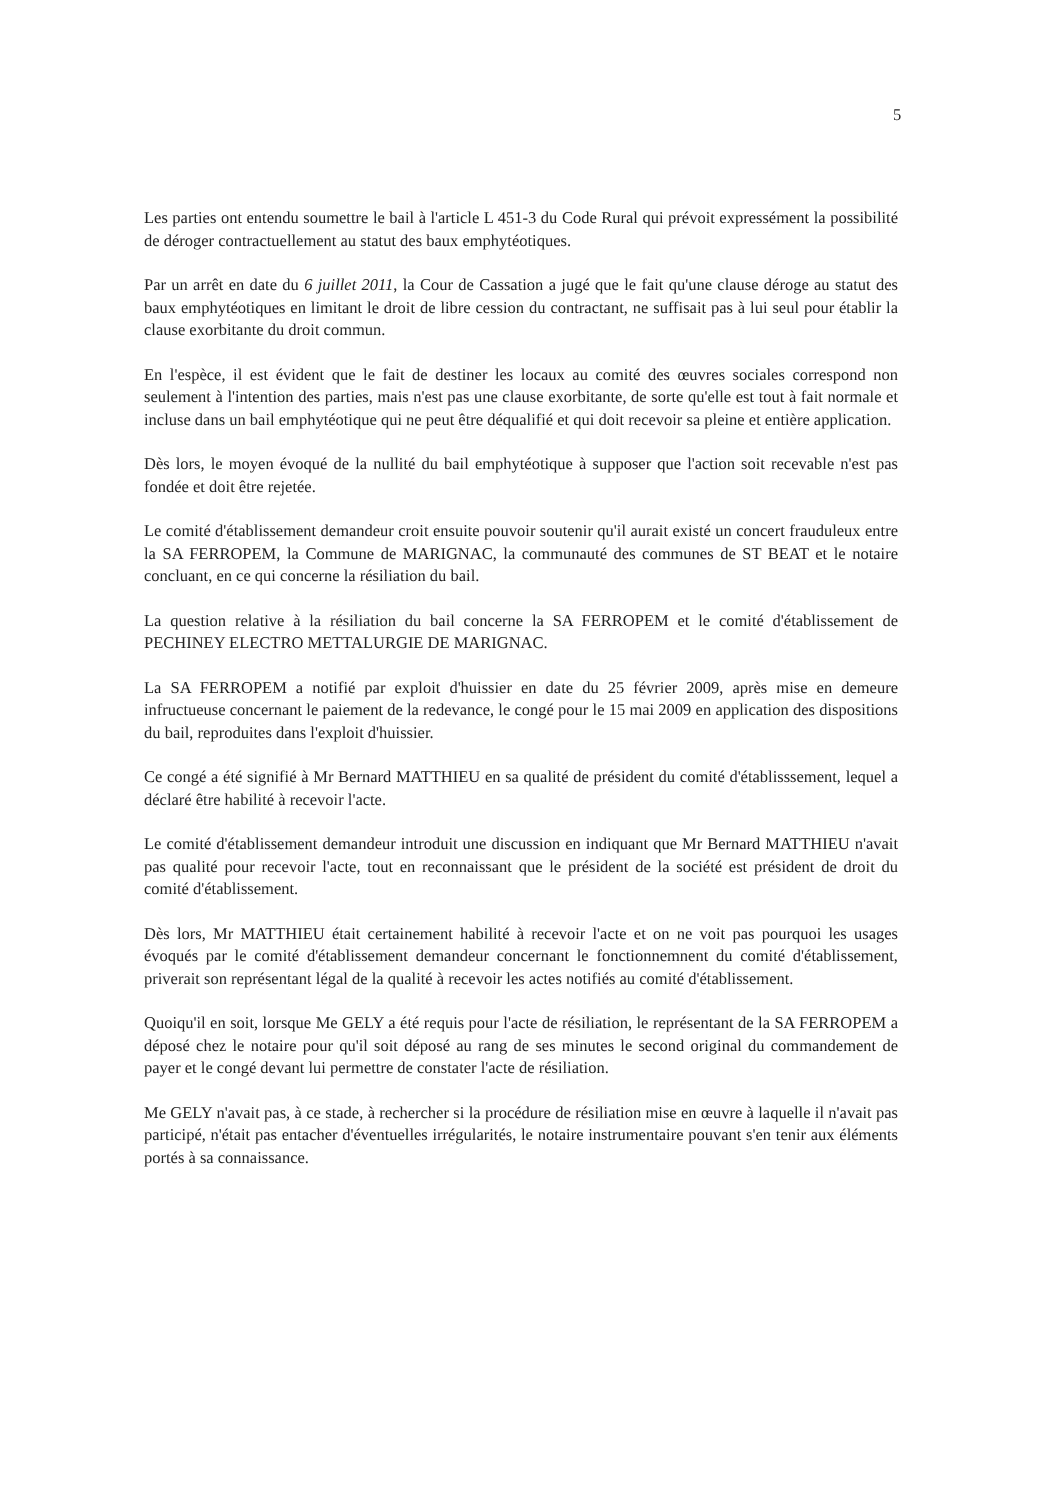5
Les parties ont entendu soumettre le bail à l'article L 451-3 du Code Rural qui prévoit expressément la possibilité de déroger contractuellement au statut des baux emphytéotiques.
Par un arrêt en date du 6 juillet 2011, la Cour de Cassation a jugé que le fait qu'une clause déroge au statut des baux emphytéotiques en limitant le droit de libre cession du contractant, ne suffisait pas à lui seul pour établir la clause exorbitante du droit commun.
En l'espèce, il est évident que le fait de destiner les locaux au comité des œuvres sociales correspond non seulement à l'intention des parties, mais n'est pas une clause exorbitante, de sorte qu'elle est tout à fait normale et incluse dans un bail emphytéotique qui ne peut être déqualifié et qui doit recevoir sa pleine et entière application.
Dès lors, le moyen évoqué de la nullité du bail emphytéotique à supposer que l'action soit recevable n'est pas fondée et doit être rejetée.
Le comité d'établissement demandeur croit ensuite pouvoir soutenir qu'il aurait existé un concert frauduleux entre la SA FERROPEM, la Commune de MARIGNAC, la communauté des communes de ST BEAT et le notaire concluant, en ce qui concerne la résiliation du bail.
La question relative à la résiliation du bail concerne la SA FERROPEM et le comité d'établissement de PECHINEY ELECTRO METTALURGIE DE MARIGNAC.
La SA FERROPEM a notifié par exploit d'huissier en date du 25 février 2009, après mise en demeure infructueuse concernant le paiement de la redevance, le congé pour le 15 mai 2009 en application des dispositions du bail, reproduites dans l'exploit d'huissier.
Ce congé a été signifié à Mr Bernard MATTHIEU en sa qualité de président du comité d'établisssement, lequel a déclaré être habilité à recevoir l'acte.
Le comité d'établissement demandeur introduit une discussion en indiquant que Mr Bernard MATTHIEU n'avait pas qualité pour recevoir l'acte, tout en reconnaissant que le président de la société est président de droit du comité d'établissement.
Dès lors, Mr MATTHIEU était certainement habilité à recevoir l'acte et on ne voit pas pourquoi les usages évoqués par le comité d'établissement demandeur concernant le fonctionnemnent du comité d'établissement, priverait son représentant légal de la qualité à recevoir les actes notifiés au comité d'établissement.
Quoiqu'il en soit, lorsque Me GELY a été requis pour l'acte de résiliation, le représentant de la SA FERROPEM a déposé chez le notaire pour qu'il soit déposé au rang de ses minutes le second original du commandement de payer et le congé devant lui permettre de constater l'acte de résiliation.
Me GELY n'avait pas, à ce stade, à rechercher si la procédure de résiliation mise en œuvre à laquelle il n'avait pas participé, n'était pas entacher d'éventuelles irrégularités, le notaire instrumentaire pouvant s'en tenir aux éléments portés à sa connaissance.